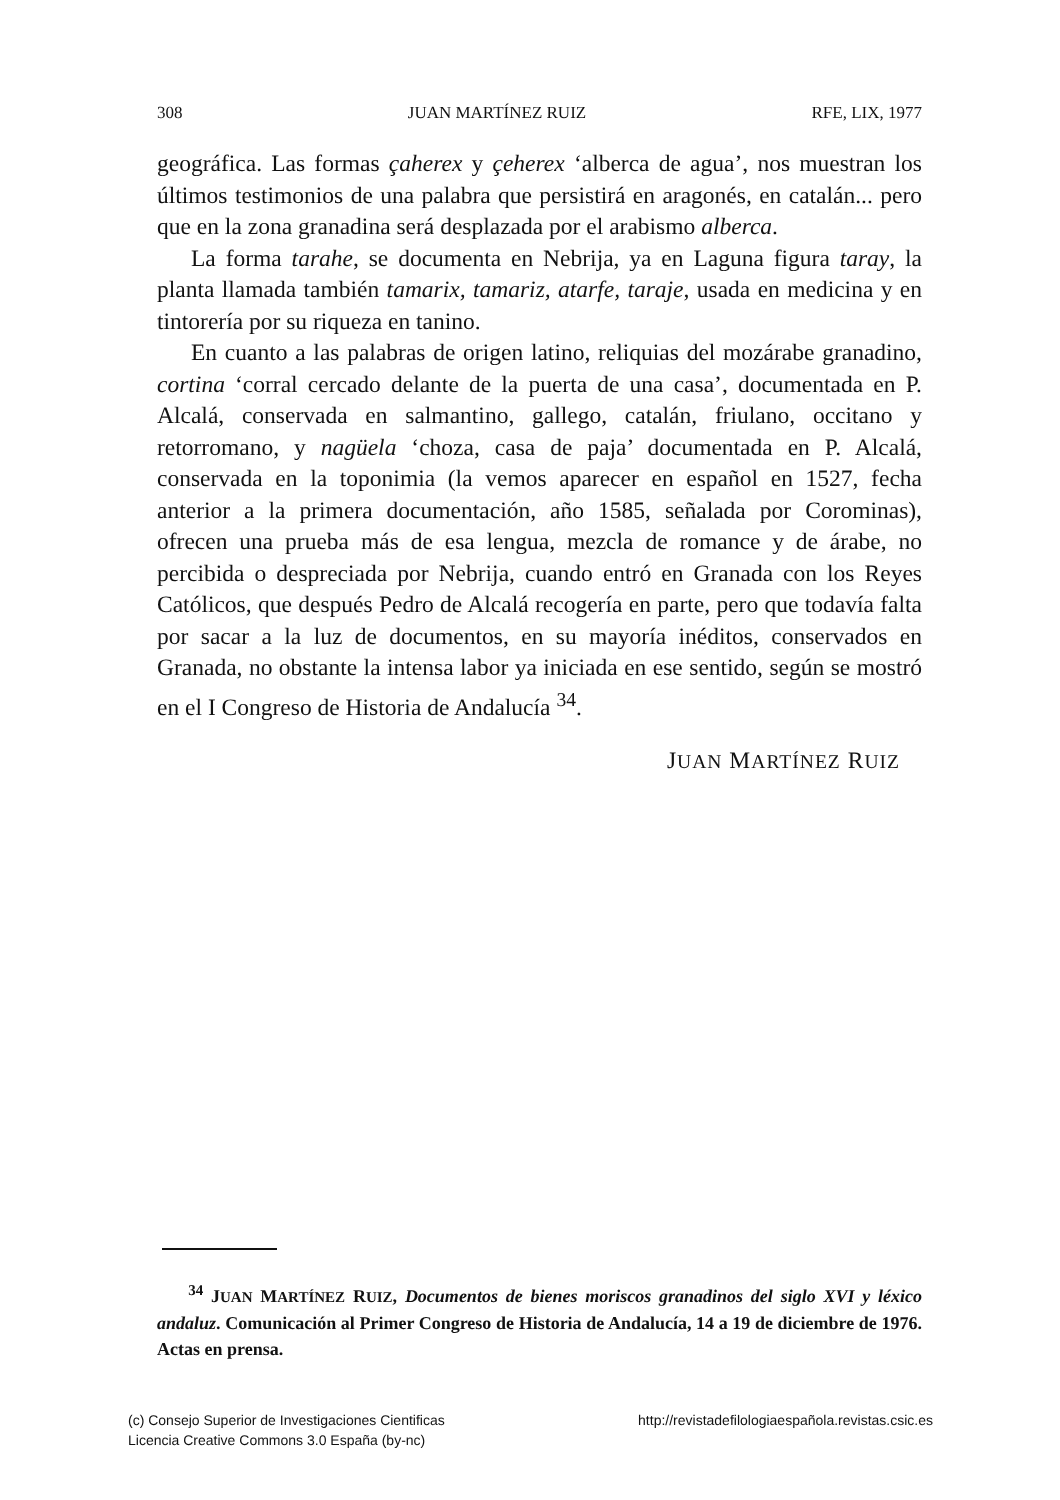308 JUAN MARTÍNEZ RUIZ RFE, LIX, 1977
geográfica. Las formas çaherex y çeherex ‘alberca de agua’, nos muestran los últimos testimonios de una palabra que persistirá en aragonés, en catalán... pero que en la zona granadina será desplazada por el arabismo alberca.
La forma tarahe, se documenta en Nebrija, ya en Laguna figura taray, la planta llamada también tamarix, tamariz, atarfe, taraje, usada en medicina y en tintorería por su riqueza en tanino.
En cuanto a las palabras de origen latino, reliquias del mozárabe granadino, cortina ‘corral cercado delante de la puerta de una casa’, documentada en P. Alcalá, conservada en salmantino, gallego, catalán, friulano, occitano y retorromano, y nagüela ‘choza, casa de paja’ documentada en P. Alcalá, conservada en la toponimia (la vemos aparecer en español en 1527, fecha anterior a la primera documentación, año 1585, señalada por Corominas), ofrecen una prueba más de esa lengua, mezcla de romance y de árabe, no percibida o despreciada por Nebrija, cuando entró en Granada con los Reyes Católicos, que después Pedro de Alcalá recogería en parte, pero que todavía falta por sacar a la luz de documentos, en su mayoría inéditos, conservados en Granada, no obstante la intensa labor ya iniciada en ese sentido, según se mostró en el I Congreso de Historia de Andalucía <sup>34</sup>.
JUAN MARTÍNEZ RUIZ
<sup>34</sup> JUAN MARTÍNEZ RUIZ, Documentos de bienes moriscos granadinos del siglo XVI y léxico andaluz. Comunicación al Primer Congreso de Historia de Andalucía, 14 a 19 de diciembre de 1976. Actas en prensa.
(c) Consejo Superior de Investigaciones Cientificas
Licencia Creative Commons 3.0 España (by-nc) http://revistadefilologiaespañola.revistas.csic.es